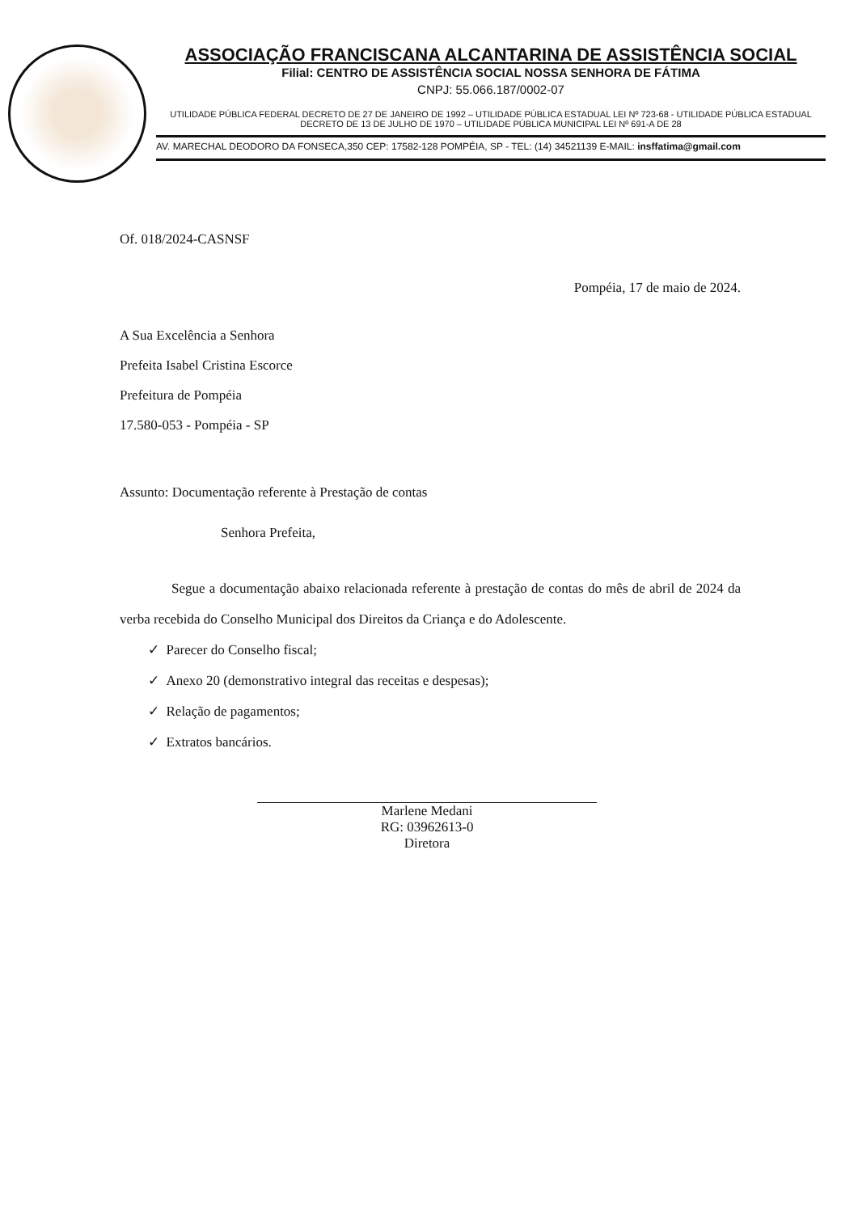ASSOCIAÇÃO FRANCISCANA ALCANTARINA DE ASSISTÊNCIA SOCIAL
Filial: CENTRO DE ASSISTÊNCIA SOCIAL NOSSA SENHORA DE FÁTIMA
CNPJ: 55.066.187/0002-07
UTILIDADE PÚBLICA FEDERAL DECRETO DE 27 DE JANEIRO DE 1992 – UTILIDADE PÚBLICA ESTADUAL LEI Nº 723-68 - UTILIDADE PÚBLICA ESTADUAL DECRETO DE 13 DE JULHO DE 1970 – UTILIDADE PÚBLICA MUNICIPAL LEI Nº 691-A DE 28
AV. MARECHAL DEODORO DA FONSECA,350 CEP: 17582-128 POMPÉIA, SP - TEL: (14) 34521139 E-MAIL: insffatima@gmail.com
Of. 018/2024-CASNSF
Pompéia, 17 de maio de 2024.
A Sua Excelência a Senhora
Prefeita Isabel Cristina Escorce
Prefeitura de Pompéia
17.580-053 - Pompéia - SP
Assunto: Documentação referente à Prestação de contas
Senhora Prefeita,
Segue a documentação abaixo relacionada referente à prestação de contas do mês de abril de 2024 da verba recebida do Conselho Municipal dos Direitos da Criança e do Adolescente.
✓ Parecer do Conselho fiscal;
✓ Anexo 20 (demonstrativo integral das receitas e despesas);
✓ Relação de pagamentos;
✓ Extratos bancários.
Marlene Medani
RG: 03962613-0
Diretora